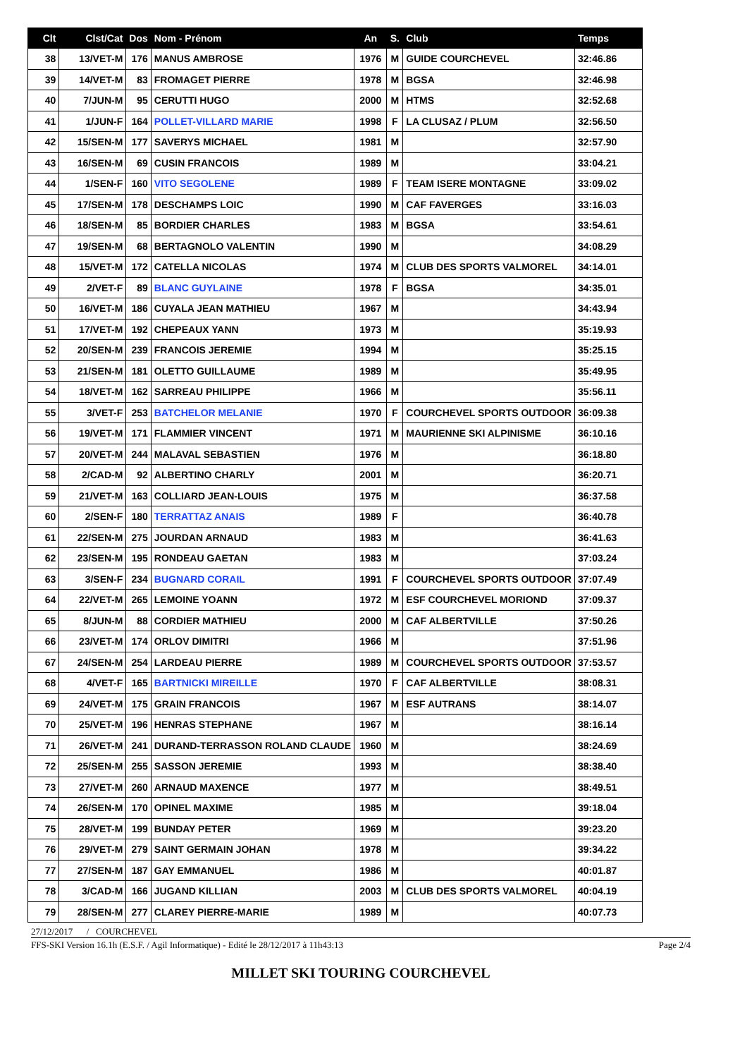| Clt | Clst/Cat | Dos | Nom - Prénom | An | S. | Club | Temps |
| --- | --- | --- | --- | --- | --- | --- | --- |
| 38 | 13/VET-M | 176 | MANUS AMBROSE | 1976 | M | GUIDE COURCHEVEL | 32:46.86 |
| 39 | 14/VET-M | 83 | FROMAGET PIERRE | 1978 | M | BGSA | 32:46.98 |
| 40 | 7/JUN-M | 95 | CERUTTI HUGO | 2000 | M | HTMS | 32:52.68 |
| 41 | 1/JUN-F | 164 | POLLET-VILLARD MARIE | 1998 | F | LA CLUSAZ / PLUM | 32:56.50 |
| 42 | 15/SEN-M | 177 | SAVERYS MICHAEL | 1981 | M | | 32:57.90 |
| 43 | 16/SEN-M | 69 | CUSIN FRANCOIS | 1989 | M | | 33:04.21 |
| 44 | 1/SEN-F | 160 | VITO SEGOLENE | 1989 | F | TEAM ISERE MONTAGNE | 33:09.02 |
| 45 | 17/SEN-M | 178 | DESCHAMPS LOIC | 1990 | M | CAF FAVERGES | 33:16.03 |
| 46 | 18/SEN-M | 85 | BORDIER CHARLES | 1983 | M | BGSA | 33:54.61 |
| 47 | 19/SEN-M | 68 | BERTAGNOLO VALENTIN | 1990 | M | | 34:08.29 |
| 48 | 15/VET-M | 172 | CATELLA NICOLAS | 1974 | M | CLUB DES SPORTS VALMOREL | 34:14.01 |
| 49 | 2/VET-F | 89 | BLANC GUYLAINE | 1978 | F | BGSA | 34:35.01 |
| 50 | 16/VET-M | 186 | CUYALA JEAN MATHIEU | 1967 | M | | 34:43.94 |
| 51 | 17/VET-M | 192 | CHEPEAUX YANN | 1973 | M | | 35:19.93 |
| 52 | 20/SEN-M | 239 | FRANCOIS JEREMIE | 1994 | M | | 35:25.15 |
| 53 | 21/SEN-M | 181 | OLETTO GUILLAUME | 1989 | M | | 35:49.95 |
| 54 | 18/VET-M | 162 | SARREAU PHILIPPE | 1966 | M | | 35:56.11 |
| 55 | 3/VET-F | 253 | BATCHELOR MELANIE | 1970 | F | COURCHEVEL SPORTS OUTDOOR | 36:09.38 |
| 56 | 19/VET-M | 171 | FLAMMIER VINCENT | 1971 | M | MAURIENNE SKI ALPINISME | 36:10.16 |
| 57 | 20/VET-M | 244 | MALAVAL SEBASTIEN | 1976 | M | | 36:18.80 |
| 58 | 2/CAD-M | 92 | ALBERTINO CHARLY | 2001 | M | | 36:20.71 |
| 59 | 21/VET-M | 163 | COLLIARD JEAN-LOUIS | 1975 | M | | 36:37.58 |
| 60 | 2/SEN-F | 180 | TERRATTAZ ANAIS | 1989 | F | | 36:40.78 |
| 61 | 22/SEN-M | 275 | JOURDAN ARNAUD | 1983 | M | | 36:41.63 |
| 62 | 23/SEN-M | 195 | RONDEAU GAETAN | 1983 | M | | 37:03.24 |
| 63 | 3/SEN-F | 234 | BUGNARD CORAIL | 1991 | F | COURCHEVEL SPORTS OUTDOOR | 37:07.49 |
| 64 | 22/VET-M | 265 | LEMOINE YOANN | 1972 | M | ESF COURCHEVEL MORIOND | 37:09.37 |
| 65 | 8/JUN-M | 88 | CORDIER MATHIEU | 2000 | M | CAF ALBERTVILLE | 37:50.26 |
| 66 | 23/VET-M | 174 | ORLOV DIMITRI | 1966 | M | | 37:51.96 |
| 67 | 24/SEN-M | 254 | LARDEAU PIERRE | 1989 | M | COURCHEVEL SPORTS OUTDOOR | 37:53.57 |
| 68 | 4/VET-F | 165 | BARTNICKI MIREILLE | 1970 | F | CAF ALBERTVILLE | 38:08.31 |
| 69 | 24/VET-M | 175 | GRAIN FRANCOIS | 1967 | M | ESF AUTRANS | 38:14.07 |
| 70 | 25/VET-M | 196 | HENRAS STEPHANE | 1967 | M | | 38:16.14 |
| 71 | 26/VET-M | 241 | DURAND-TERRASSON ROLAND CLAUDE | 1960 | M | | 38:24.69 |
| 72 | 25/SEN-M | 255 | SASSON JEREMIE | 1993 | M | | 38:38.40 |
| 73 | 27/VET-M | 260 | ARNAUD MAXENCE | 1977 | M | | 38:49.51 |
| 74 | 26/SEN-M | 170 | OPINEL MAXIME | 1985 | M | | 39:18.04 |
| 75 | 28/VET-M | 199 | BUNDAY PETER | 1969 | M | | 39:23.20 |
| 76 | 29/VET-M | 279 | SAINT GERMAIN JOHAN | 1978 | M | | 39:34.22 |
| 77 | 27/SEN-M | 187 | GAY EMMANUEL | 1986 | M | | 40:01.87 |
| 78 | 3/CAD-M | 166 | JUGAND KILLIAN | 2003 | M | CLUB DES SPORTS VALMOREL | 40:04.19 |
| 79 | 28/SEN-M | 277 | CLAREY PIERRE-MARIE | 1989 | M | | 40:07.73 |
27/12/2017 / COURCHEVEL
FFS-SKI Version 16.1h (E.S.F. / Agil Informatique) - Edité le 28/12/2017 à 11h43:13 Page 2/4
MILLET SKI TOURING COURCHEVEL